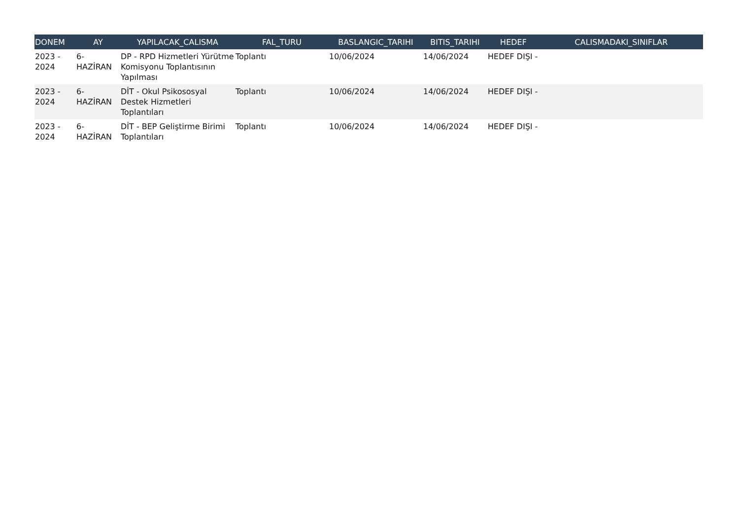| DONEM | AY | YAPILACAK_CALISMA | FAL_TURU | BASLANGIC_TARIHI | BITIS_TARIHI | HEDEF | CALISMADAKI_SINIFLAR |
| --- | --- | --- | --- | --- | --- | --- | --- |
| 2023 - 2024 | 6- HAZİRAN | DP - RPD Hizmetleri Yürütme Komisyonu Toplantısının Yapılması | Toplantı | 10/06/2024 | 14/06/2024 | HEDEF DIŞI - | |
| 2023 - 2024 | 6- HAZİRAN | DİT - Okul Psikososyal Destek Hizmetleri Toplantıları | Toplantı | 10/06/2024 | 14/06/2024 | HEDEF DIŞI - | |
| 2023 - 2024 | 6- HAZİRAN | DİT - BEP Geliştirme Birimi Toplantıları | Toplantı | 10/06/2024 | 14/06/2024 | HEDEF DIŞI - | |